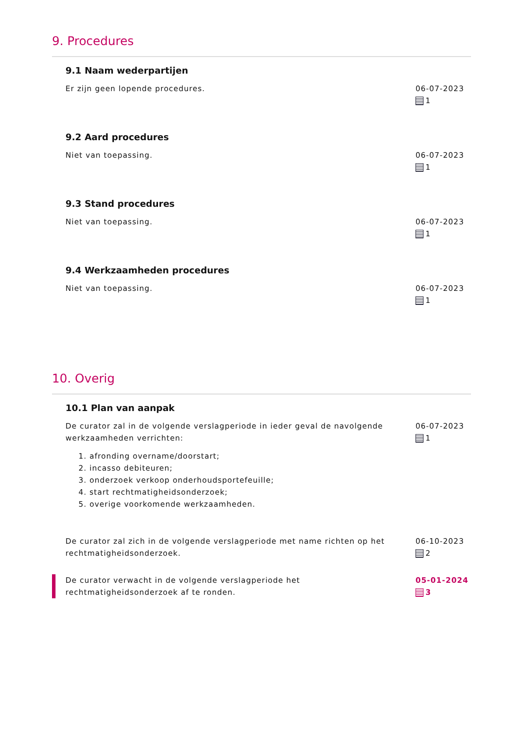9. Procedures
9.1 Naam wederpartijen
Er zijn geen lopende procedures. 06-07-2023
1
9.2 Aard procedures
Niet van toepassing. 06-07-2023
1
9.3 Stand procedures
Niet van toepassing. 06-07-2023
1
9.4 Werkzaamheden procedures
Niet van toepassing. 06-07-2023
1
10. Overig
10.1 Plan van aanpak
De curator zal in de volgende verslagperiode in ieder geval de navolgende werkzaamheden verrichten:
1. afronding overname/doorstart;
2. incasso debiteuren;
3. onderzoek verkoop onderhoudsportefeuille;
4. start rechtmatigheidsonderzoek;
5. overige voorkomende werkzaamheden.
06-07-2023
1
De curator zal zich in de volgende verslagperiode met name richten op het rechtmatigheidsonderzoek.
06-10-2023
2
De curator verwacht in de volgende verslagperiode het rechtmatigheidsonderzoek af te ronden.
05-01-2024
3